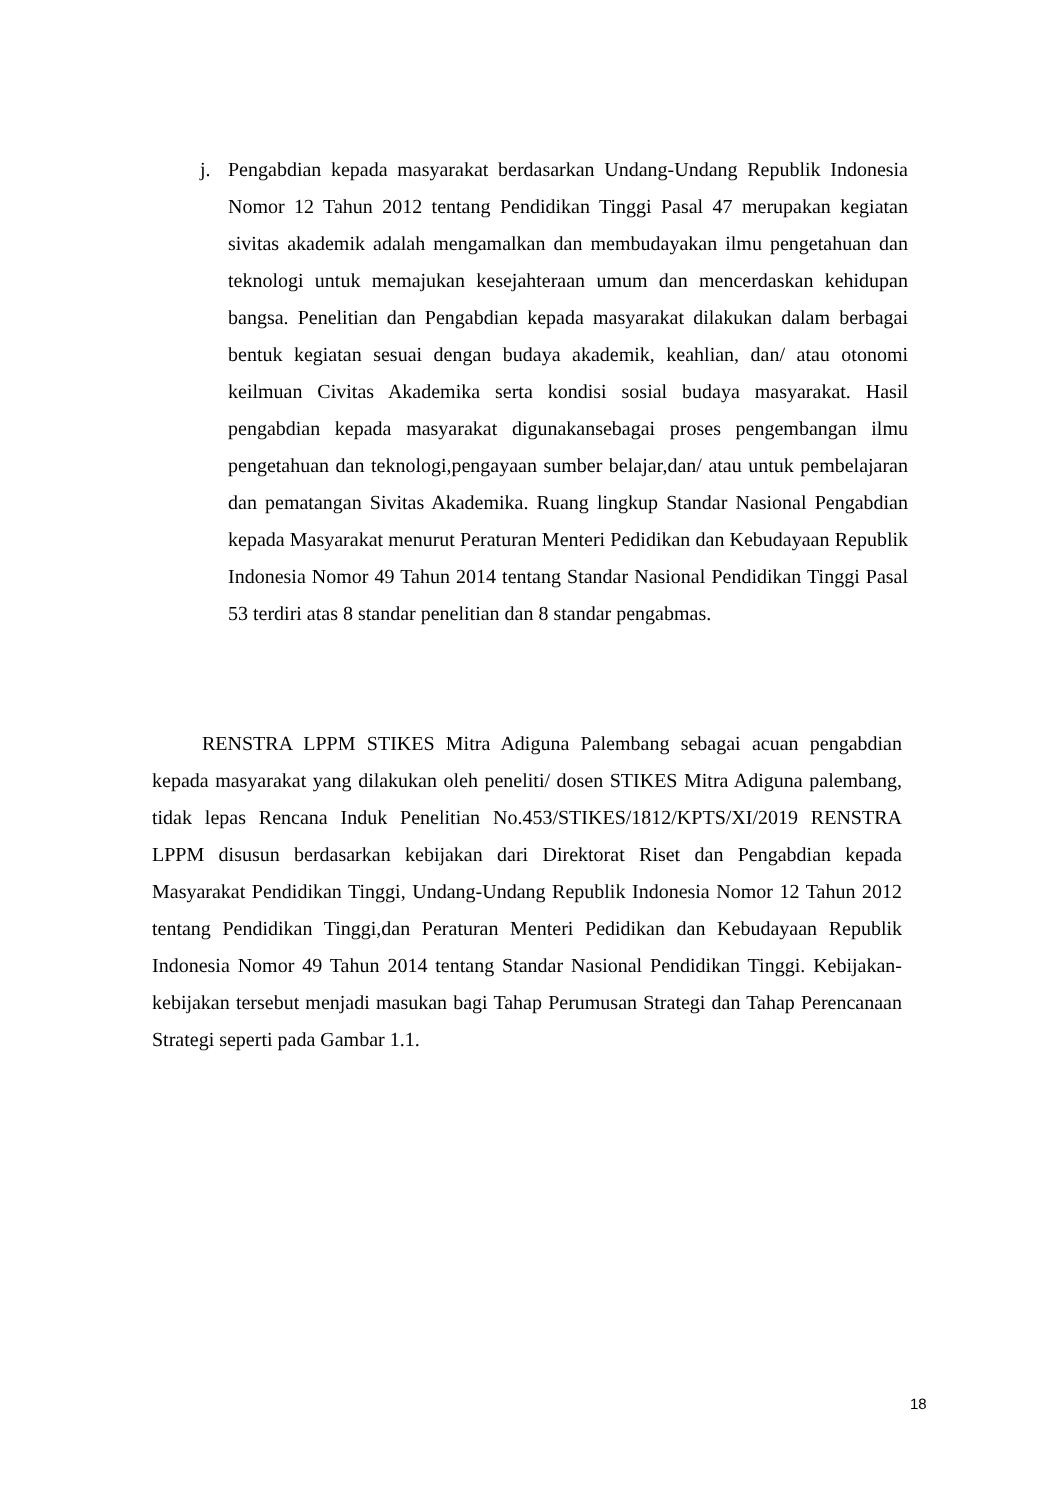j. Pengabdian kepada masyarakat berdasarkan Undang-Undang Republik Indonesia Nomor 12 Tahun 2012 tentang Pendidikan Tinggi Pasal 47 merupakan kegiatan sivitas akademik adalah mengamalkan dan membudayakan ilmu pengetahuan dan teknologi untuk memajukan kesejahteraan umum dan mencerdaskan kehidupan bangsa. Penelitian dan Pengabdian kepada masyarakat dilakukan dalam berbagai bentuk kegiatan sesuai dengan budaya akademik, keahlian, dan/ atau otonomi keilmuan Civitas Akademika serta kondisi sosial budaya masyarakat. Hasil pengabdian kepada masyarakat digunakansebagai proses pengembangan ilmu pengetahuan dan teknologi,pengayaan sumber belajar,dan/ atau untuk pembelajaran dan pematangan Sivitas Akademika. Ruang lingkup Standar Nasional Pengabdian kepada Masyarakat menurut Peraturan Menteri Pedidikan dan Kebudayaan Republik Indonesia Nomor 49 Tahun 2014 tentang Standar Nasional Pendidikan Tinggi Pasal 53 terdiri atas 8 standar penelitian dan 8 standar pengabmas.
RENSTRA LPPM STIKES Mitra Adiguna Palembang sebagai acuan pengabdian kepada masyarakat yang dilakukan oleh peneliti/ dosen STIKES Mitra Adiguna palembang, tidak lepas Rencana Induk Penelitian No.453/STIKES/1812/KPTS/XI/2019 RENSTRA LPPM disusun berdasarkan kebijakan dari Direktorat Riset dan Pengabdian kepada Masyarakat Pendidikan Tinggi, Undang-Undang Republik Indonesia Nomor 12 Tahun 2012 tentang Pendidikan Tinggi,dan Peraturan Menteri Pedidikan dan Kebudayaan Republik Indonesia Nomor 49 Tahun 2014 tentang Standar Nasional Pendidikan Tinggi. Kebijakan-kebijakan tersebut menjadi masukan bagi Tahap Perumusan Strategi dan Tahap Perencanaan Strategi seperti pada Gambar 1.1.
18